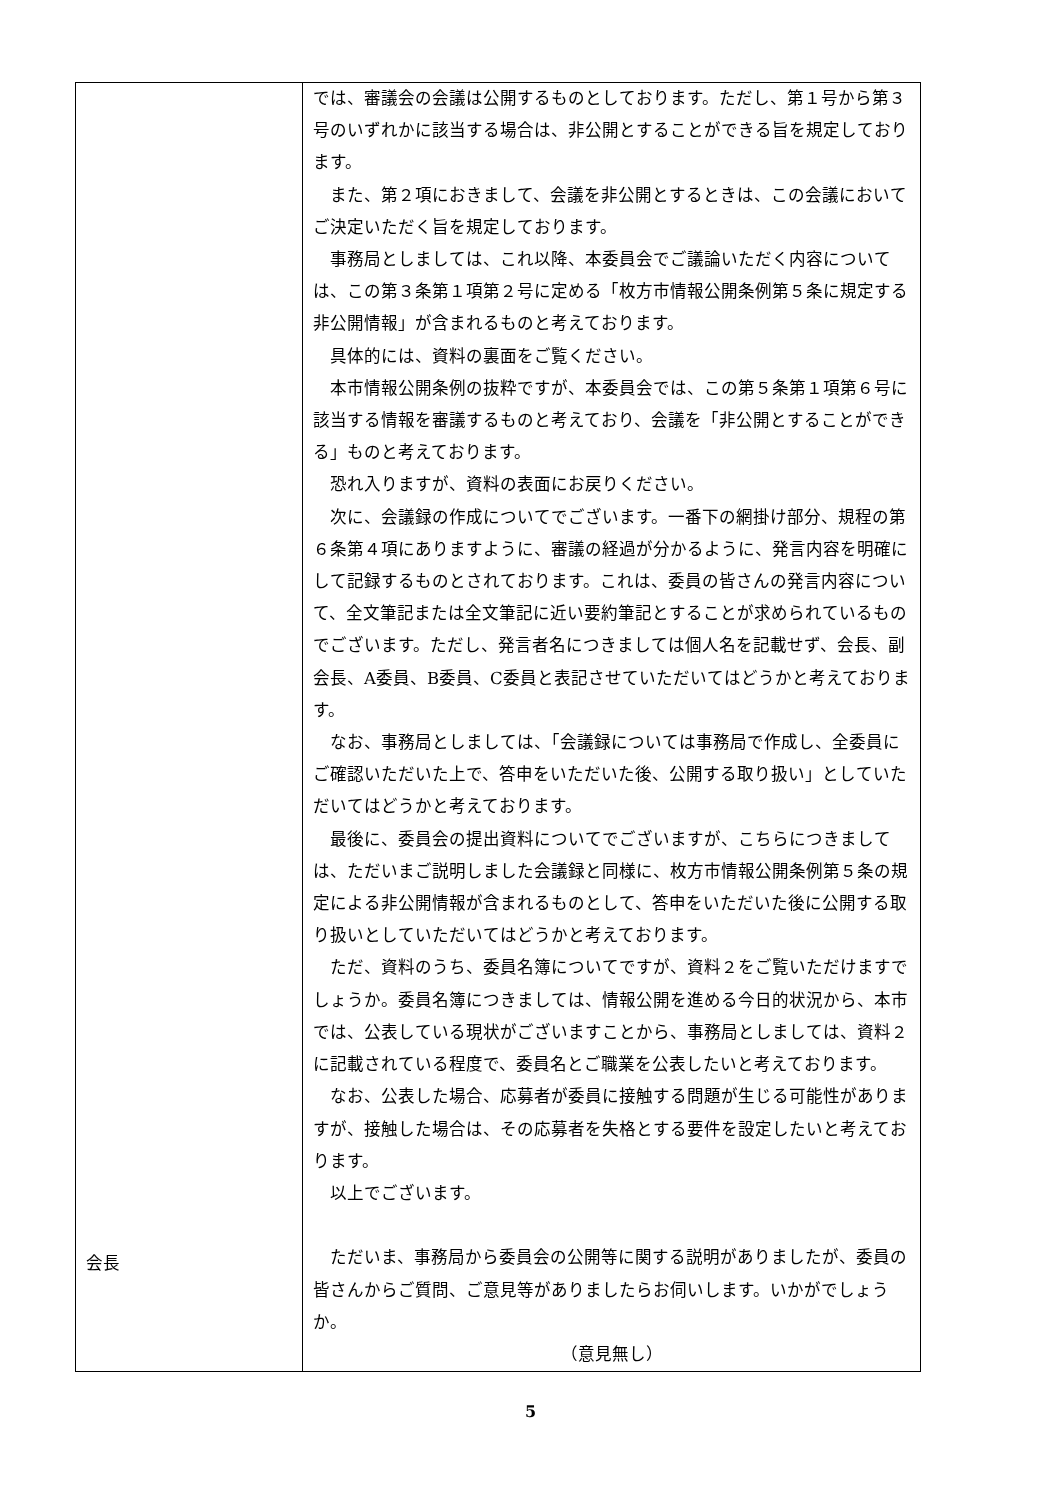| 会長 | では、審議会の会議は公開するものとしております。ただし、第１号から第３号のいずれかに該当する場合は、非公開とすることができる旨を規定しております。 また、第２項におきまして、会議を非公開とするときは、この会議においてご決定いただく旨を規定しております。 事務局としましては、これ以降、本委員会でご議論いただく内容については、この第３条第１項第２号に定める「枚方市情報公開条例第５条に規定する非公開情報」が含まれるものと考えております。 具体的には、資料の裏面をご覧ください。 本市情報公開条例の抜粋ですが、本委員会では、この第５条第１項第６号に該当する情報を審議するものと考えており、会議を「非公開とすることができる」ものと考えております。 恐れ入りますが、資料の表面にお戻りください。 次に、会議録の作成についてでございます。一番下の網掛け部分、規程の第６条第４項にありますように、審議の経過が分かるように、発言内容を明確にして記録するものとされております。これは、委員の皆さんの発言内容について、全文筆記または全文筆記に近い要約筆記とすることが求められているものでございます。ただし、発言者名につきましては個人名を記載せず、会長、副会長、A委員、B委員、C委員と表記させていただいてはどうかと考えております。 なお、事務局としましては、「会議録については事務局で作成し、全委員にご確認いただいた上で、答申をいただいた後、公開する取り扱い」としていただいてはどうかと考えております。 最後に、委員会の提出資料についてでございますが、こちらにつきましては、ただいまご説明しました会議録と同様に、枚方市情報公開条例第５条の規定による非公開情報が含まれるものとして、答申をいただいた後に公開する取り扱いとしていただいてはどうかと考えております。 ただ、資料のうち、委員名簿についてですが、資料２をご覧いただけますでしょうか。委員名簿につきましては、情報公開を進める今日的状況から、本市では、公表している現状がございますことから、事務局としましては、資料２に記載されている程度で、委員名とご職業を公表したいと考えております。 なお、公表した場合、応募者が委員に接触する問題が生じる可能性がありますが、接触した場合は、その応募者を失格とする要件を設定したいと考えております。 以上でございます。 ただいま、事務局から委員会の公開等に関する説明がありましたが、委員の皆さんからご質問、ご意見等がありましたらお伺いします。いかがでしょうか。 （意見無し） |
5